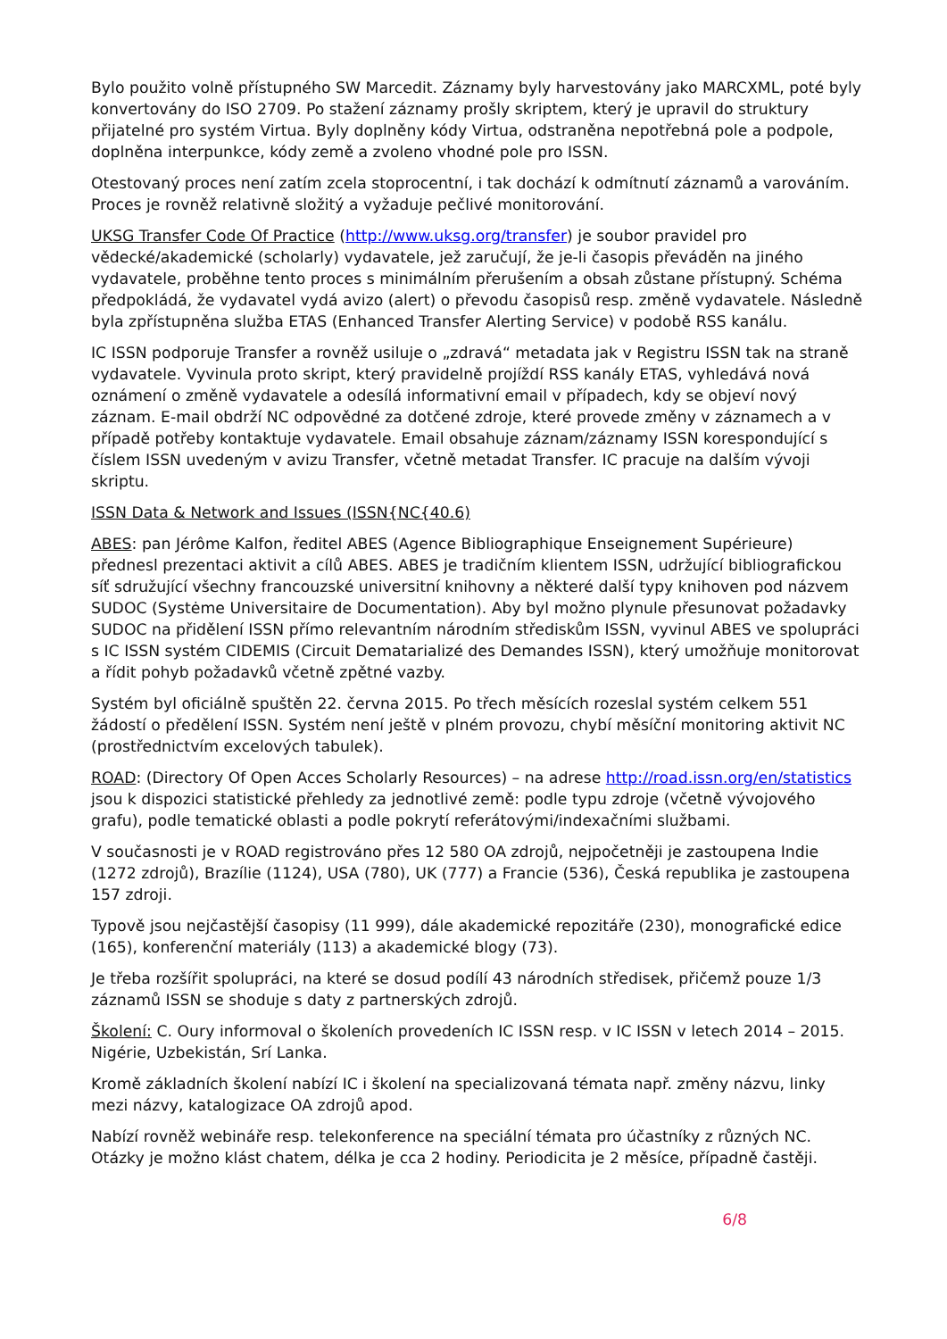Bylo použito volně přístupného SW Marcedit. Záznamy byly harvestovány jako MARCXML, poté byly konvertovány do ISO 2709. Po stažení záznamy prošly skriptem, který je upravil do struktury přijatelné pro systém Virtua. Byly doplněny kódy Virtua, odstraněna nepotřebná pole a podpole, doplněna interpunkce, kódy země a zvoleno vhodné pole pro ISSN.
Otestovaný proces není zatím zcela stoprocentní, i tak dochází k odmítnutí záznamů a varováním. Proces je rovněž relativně složitý a vyžaduje pečlivé monitorování.
UKSG Transfer Code Of Practice (http://www.uksg.org/transfer) je soubor pravidel pro vědecké/akademické (scholarly) vydavatele, jež zaručují, že je-li časopis převáděn na jiného vydavatele, proběhne tento proces s minimálním přerušením a obsah zůstane přístupný. Schéma předpokládá, že vydavatel vydá avizo (alert) o převodu časopisů resp. změně vydavatele. Následně byla zpřístupněna služba ETAS (Enhanced Transfer Alerting Service) v podobě RSS kanálu.
IC ISSN podporuje Transfer a rovněž usiluje o „zdravá“ metadata jak v Registru ISSN tak na straně vydavatele. Vyvinula proto skript, který pravidelně projíždí RSS kanály ETAS, vyhledává nová oznámení o změně vydavatele a odesílá informativní email v případech, kdy se objeví nový záznam. E-mail obdrží NC odpovědné za dotčené zdroje, které provede změny v záznamech a v případě potřeby kontaktuje vydavatele. Email obsahuje záznam/záznamy ISSN korespondující s číslem ISSN uvedeným v avizu Transfer, včetně metadat Transfer. IC pracuje na dalším vývoji skriptu.
ISSN Data & Network and Issues (ISSN{NC{40.6)
ABES: pan Jérôme Kalfon, ředitel ABES (Agence Bibliographique Enseignement Supérieure) přednesl prezentaci aktivit a cílů ABES. ABES je tradičním klientem ISSN, udržující bibliografickou síť sdružující všechny francouzské universitní knihovny a některé další typy knihoven pod názvem SUDOC (Systėme Universitaire de Documentation). Aby byl možno plynule přesunovat požadavky SUDOC na přidělení ISSN přímo relevantním národním střediskům ISSN, vyvinul ABES ve spolupráci s IC ISSN systém CIDEMIS (Circuit Dematarializé des Demandes ISSN), který umožňuje monitorovat a řídit pohyb požadavků včetně zpětné vazby.
Systém byl oficiálně spuštěn 22. června 2015. Po třech měsících rozeslal systém celkem 551 žádostí o předělení ISSN. Systém není ještě v plném provozu, chybí měsíční monitoring aktivit NC (prostřednictvím excelových tabulek).
ROAD: (Directory Of Open Acces Scholarly Resources) – na adrese http://road.issn.org/en/statistics jsou k dispozici statistické přehledy za jednotlivé země: podle typu zdroje (včetně vývojového grafu), podle tematické oblasti a podle pokrytí referátovými/indexačními službami.
V současnosti je v ROAD registrováno přes 12 580 OA zdrojů, nejpočetněji je zastoupena Indie (1272 zdrojů), Brazílie (1124), USA (780), UK (777) a Francie (536), Česká republika je zastoupena 157 zdroji.
Typově jsou nejčastější časopisy (11 999), dále akademické repozitáře (230), monografické edice (165), konferenční materiály (113) a akademické blogy (73).
Je třeba rozšířit spolupráci, na které se dosud podílí 43 národních středisek, přičemž pouze 1/3 záznamů ISSN se shoduje s daty z partnerských zdrojů.
Školení: C. Oury informoval o školeních provedeních IC ISSN resp. v IC ISSN v letech 2014 – 2015. Nigérie, Uzbekistán, Srí Lanka.
Kromě základních školení nabízí IC i školení na specializovaná témata např. změny názvu, linky mezi názvy, katalogizace OA zdrojů apod.
Nabízí rovněž webináře resp. telekonference na speciální témata pro účastníky z různých NC. Otázky je možno klást chatem, délka je cca 2 hodiny. Periodicita je 2 měsíce, případně častěji.
6/8